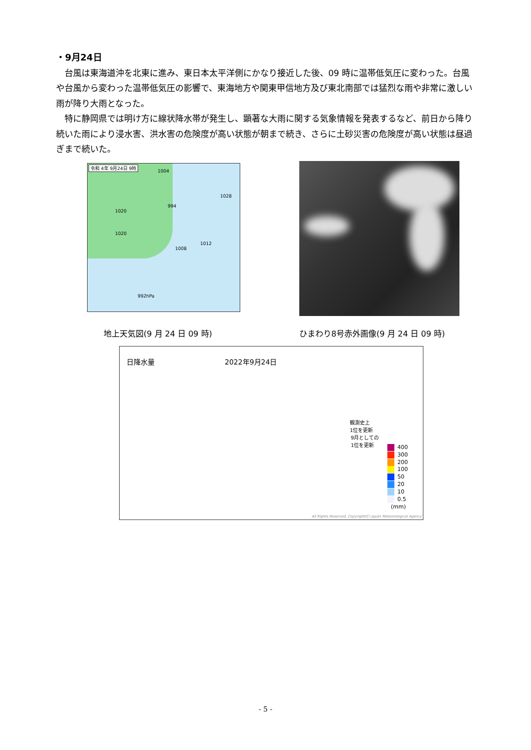・9月24日
台風は東海道沖を北東に進み、東日本太平洋側にかなり接近した後、09 時に温帯低気圧に変わった。台風や台風から変わった温帯低気圧の影響で、東海地方や関東甲信地方及び東北南部では猛烈な雨や非常に激しい雨が降り大雨となった。
特に静岡県では明け方に線状降水帯が発生し、顕著な大雨に関する気象情報を発表するなど、前日から降り続いた雨により浸水害、洪水害の危険度が高い状態が朝まで続き、さらに土砂災害の危険度が高い状態は昼過ぎまで続いた。
令和 4年 9月24日 9時
1004
994
1020
1020
1028
1012
1008
992hPa
地上天気図(9 月 24 日 09 時)
ひまわり8号赤外画像(9 月 24 日 09 時)
日降水量 2022年9月24日
観測史上
1位を更新
9月としての
1位を更新
400
300
200
100
50
20
10
0.5
(mm)
All Rights Reserved, Copyright(C) Japan Meteorological Agency
- 5 -